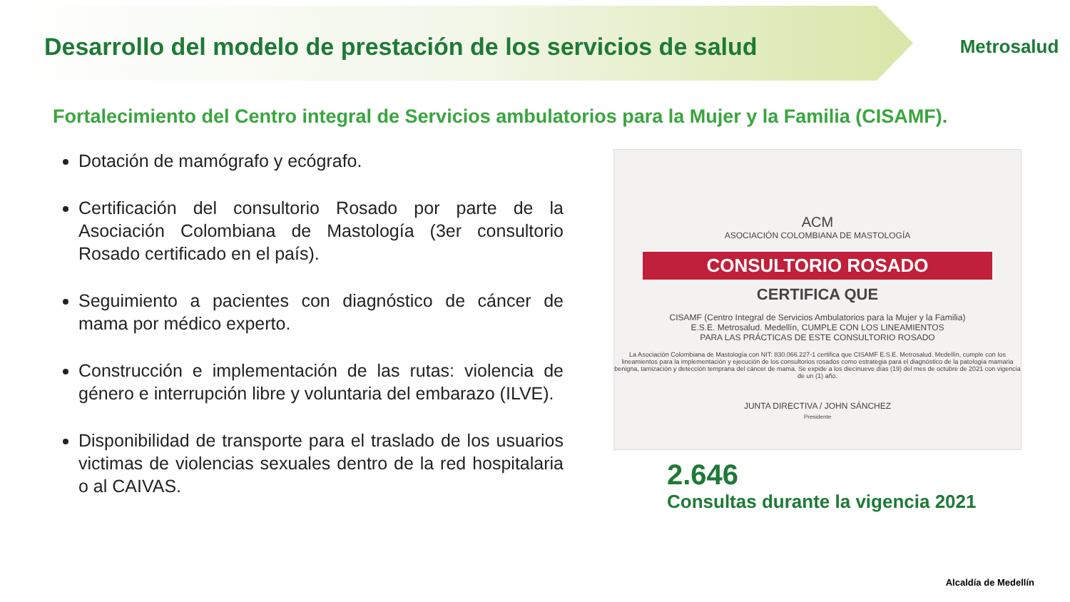Desarrollo del modelo de prestación de los servicios de salud
Metrosalud
Fortalecimiento del Centro integral de Servicios ambulatorios para la Mujer y la Familia (CISAMF).
Dotación de mamógrafo y ecógrafo.
Certificación del consultorio Rosado por parte de la Asociación Colombiana de Mastología (3er consultorio Rosado certificado en el país).
Seguimiento a pacientes con diagnóstico de cáncer de mama por médico experto.
Construcción e implementación de las rutas: violencia de género e interrupción libre y voluntaria del embarazo (ILVE).
Disponibilidad de transporte para el traslado de los usuarios victimas de violencias sexuales dentro de la red hospitalaria o al CAIVAS.
ACM
ASOCIACIÓN COLOMBIANA DE MASTOLOGÍA
CONSULTORIO ROSADO
CERTIFICA QUE
CISAMF (Centro Integral de Servicios Ambulatorios para la Mujer y la Familia)
E.S.E. Metrosalud. Medellín, CUMPLE CON LOS LINEAMIENTOS
PARA LAS PRÁCTICAS DE ESTE CONSULTORIO ROSADO
La Asociación Colombiana de Mastología con NIT: 830.066.227-1 certifica que CISAMF E.S.E. Metrosalud. Medellín, cumple con los lineamientos para la implementación y ejecución de los consultorios rosados como estrategia para el diagnóstico de la patología mamaria benigna, tamización y detección temprana del cáncer de mama. Se expide a los diecinueve días (19) del mes de octubre de 2021 con vigencia de un (1) año.
JUNTA DIRECTIVA / JOHN SÁNCHEZ
Presidente
2.646
Consultas durante la vigencia 2021
Alcaldía de Medellín